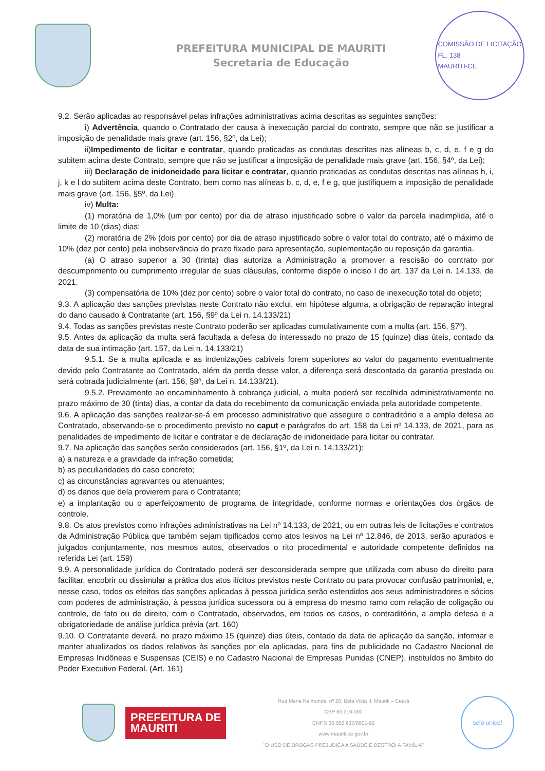PREFEITURA MUNICIPAL DE MAURITI
Secretaria de Educação
COMISSÃO DE LICITAÇÃO
FL. 138
MAURITI-CE
9.2. Serão aplicadas ao responsável pelas infrações administrativas acima descritas as seguintes sanções:
i) Advertência, quando o Contratado der causa à inexecução parcial do contrato, sempre que não se justificar a imposição de penalidade mais grave (art. 156, §2º, da Lei);
ii)Impedimento de licitar e contratar, quando praticadas as condutas descritas nas alíneas b, c, d, e, f e g do subitem acima deste Contrato, sempre que não se justificar a imposição de penalidade mais grave (art. 156, §4º, da Lei);
iii) Declaração de inidoneidade para licitar e contratar, quando praticadas as condutas descritas nas alíneas h, i, j, k e l do subitem acima deste Contrato, bem como nas alíneas b, c, d, e, f e g, que justifiquem a imposição de penalidade mais grave (art. 156, §5º, da Lei)
iv) Multa:
(1) moratória de 1,0% (um por cento) por dia de atraso injustificado sobre o valor da parcela inadimplida, até o limite de 10 (dias) dias;
(2) moratória de 2% (dois por cento) por dia de atraso injustificado sobre o valor total do contrato, até o máximo de 10% (dez por cento) pela inobservância do prazo fixado para apresentação, suplementação ou reposição da garantia.
(a) O atraso superior a 30 (trinta) dias autoriza a Administração a promover a rescisão do contrato por descumprimento ou cumprimento irregular de suas cláusulas, conforme dispõe o inciso I do art. 137 da Lei n. 14.133, de 2021.
(3) compensatória de 10% (dez por cento) sobre o valor total do contrato, no caso de inexecução total do objeto;
9.3. A aplicação das sanções previstas neste Contrato não exclui, em hipótese alguma, a obrigação de reparação integral do dano causado à Contratante (art. 156, §9º da Lei n. 14.133/21)
9.4. Todas as sanções previstas neste Contrato poderão ser aplicadas cumulativamente com a multa (art. 156, §7º).
9.5. Antes da aplicação da multa será facultada a defesa do interessado no prazo de 15 (quinze) dias úteis, contado da data de sua intimação (art. 157, da Lei n. 14.133/21)
9.5.1. Se a multa aplicada e as indenizações cabíveis forem superiores ao valor do pagamento eventualmente devido pelo Contratante ao Contratado, além da perda desse valor, a diferença será descontada da garantia prestada ou será cobrada judicialmente (art. 156, §8º, da Lei n. 14.133/21).
9.5.2. Previamente ao encaminhamento à cobrança judicial, a multa poderá ser recolhida administrativamente no prazo máximo de 30 (tinta) dias, a contar da data do recebimento da comunicação enviada pela autoridade competente.
9.6. A aplicação das sanções realizar-se-á em processo administrativo que assegure o contraditório e a ampla defesa ao Contratado, observando-se o procedimento previsto no caput e parágrafos do art. 158 da Lei nº 14.133, de 2021, para as penalidades de impedimento de licitar e contratar e de declaração de inidoneidade para licitar ou contratar.
9.7. Na aplicação das sanções serão considerados (art. 156, §1º, da Lei n. 14.133/21):
a) a natureza e a gravidade da infração cometida;
b) as peculiaridades do caso concreto;
c) as circunstâncias agravantes ou atenuantes;
d) os danos que dela provierem para o Contratante;
e) a implantação ou o aperfeiçoamento de programa de integridade, conforme normas e orientações dos órgãos de controle.
9.8. Os atos previstos como infrações administrativas na Lei nº 14.133, de 2021, ou em outras leis de licitações e contratos da Administração Pública que também sejam tipificados como atos lesivos na Lei nº 12.846, de 2013, serão apurados e julgados conjuntamente, nos mesmos autos, observados o rito procedimental e autoridade competente definidos na referida Lei (art. 159)
9.9. A personalidade jurídica do Contratado poderá ser desconsiderada sempre que utilizada com abuso do direito para facilitar, encobrir ou dissimular a prática dos atos ilícitos previstos neste Contrato ou para provocar confusão patrimonial, e, nesse caso, todos os efeitos das sanções aplicadas à pessoa jurídica serão estendidos aos seus administradores e sócios com poderes de administração, à pessoa jurídica sucessora ou à empresa do mesmo ramo com relação de coligação ou controle, de fato ou de direito, com o Contratado, observados, em todos os casos, o contraditório, a ampla defesa e a obrigatoriedade de análise jurídica prévia (art. 160)
9.10. O Contratante deverá, no prazo máximo 15 (quinze) dias úteis, contado da data de aplicação da sanção, informar e manter atualizados os dados relativos às sanções por ela aplicadas, para fins de publicidade no Cadastro Nacional de Empresas Inidôneas e Suspensas (CEIS) e no Cadastro Nacional de Empresas Punidas (CNEP), instituídos no âmbito do Poder Executivo Federal. (Art. 161)
PREFEITURA DE
MAURITI
Rua Maria Raimunda, nº 20, Bela Vista II, Mauriti – Ceará
CEP 63.210-000
CNPJ: 30.052.637/0001-92
www.mauriti.ce.gov.br
"O USO DE DROGAS PREJUDICA A SAÚDE E DESTRÓI A FAMÍLIA"
selo unicef